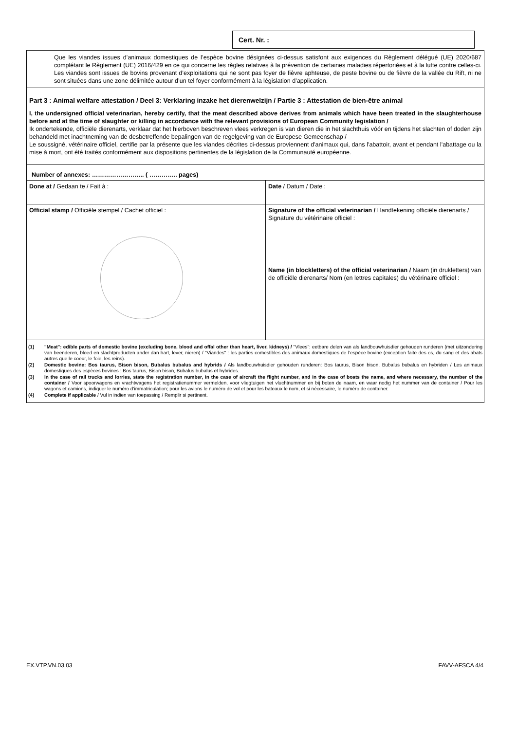Cert. Nr. :
Que les viandes issues d’animaux domestiques de l’espèce bovine désignées ci-dessus satisfont aux exigences du Règlement délégué (UE) 2020/687 complétant le Règlement (UE) 2016/429 en ce qui concerne les règles relatives à la prévention de certaines maladies répertoriées et à la lutte contre celles-ci. Les viandes sont issues de bovins provenant d’exploitations qui ne sont pas foyer de fièvre aphteuse, de peste bovine ou de fièvre de la vallée du Rift, ni ne sont situées dans une zone délimitée autour d’un tel foyer conformément à la législation d’application.
Part 3 : Animal welfare attestation / Deel 3: Verklaring inzake het dierenwelzijn / Partie 3 : Attestation de bien-être animal
I, the undersigned official veterinarian, hereby certify, that the meat described above derives from animals which have been treated in the slaughterhouse before and at the time of slaughter or killing in accordance with the relevant provisions of European Community legislation /
Ik ondertekende, officiële dierenarts, verklaar dat het hierboven beschreven vlees verkregen is van dieren die in het slachthuis vóór en tijdens het slachten of doden zijn behandeld met inachtneming van de desbetreffende bepalingen van de regelgeving van de Europese Gemeenschap /
Le soussigné, vétérinaire officiel, certifie par la présente que les viandes décrites ci-dessus proviennent d'animaux qui, dans l'abattoir, avant et pendant l'abattage ou la mise à mort, ont été traités conformément aux dispositions pertinentes de la législation de la Communauté européenne.
Number of annexes: …………………….. ( ………….. pages)
| Done at / Gedaan te / Fait à : | Date / Datum / Date : |
| Official stamp / Officiële stempel / Cachet officiel : | Signature of the official veterinarian / Handtekening officiële dierenarts / Signature du vétérinaire officiel : |
| | Name (in blockletters) of the official veterinarian / Naam (in drukletters) van de officiële dierenarts/ Nom (en lettres capitales) du vétérinaire officiel : |
(1) "Meat": edible parts of domestic bovine (excluding bone, blood and offal other than heart, liver, kidneys) / "Vlees": eetbare delen van als landbouwhuisdier gehouden runderen (met uitzondering van beenderen, bloed en slachtproducten ander dan hart, lever, nieren) / "Viandes" : les parties comestibles des animaux domestiques de l’espèce bovine (exception faite des os, du sang et des abats autres que le coeur, le foie, les reins).
(2) Domestic bovine: Bos taurus, Bison bison, Bubalus bubalus and hybrids / Als landbouwhuisdier gehouden runderen: Bos taurus, Bison bison, Bubalus bubalus en hybriden / Les animaux domestiques des espèces bovines : Bos taurus, Bison bison, Bubalus bubalus et hybrides.
(3) In the case of rail trucks and lorries, state the registration number, in the case of aircraft the flight number, and in the case of boats the name, and where necessary, the number of the container / Voor spoorwagons en vrachtwagens het registratienummer vermelden, voor vliegtuigen het vluchtnummer en bij boten de naam, en waar nodig het nummer van de container / Pour les wagons et camions, indiquer le numéro d’immatriculation; pour les avions le numéro de vol et pour les bateaux le nom, et si nécessaire, le numéro de container.
(4) Complete if applicable / Vul in indien van toepassing / Remplir si pertinent.
EX.VTP.VN.03.03 FAVV-AFSCA 4/4